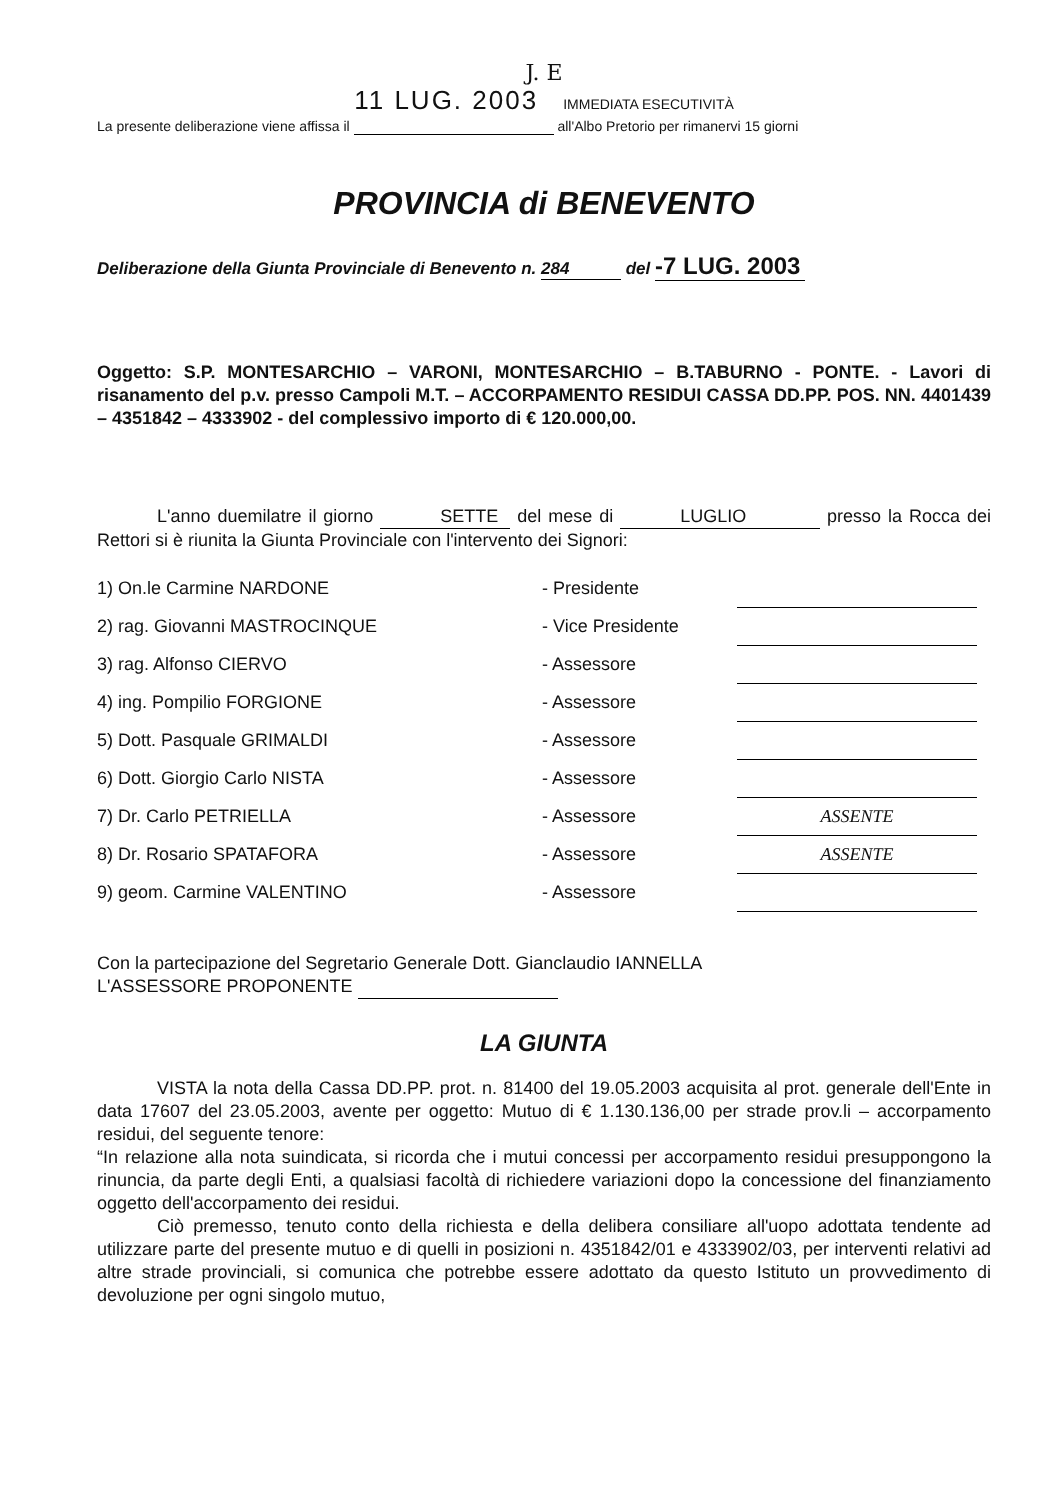J. E
11 LUG. 2003 IMMEDIATA ESECUTIVITÀ
La presente deliberazione viene affissa il all'Albo Pretorio per rimanervi 15 giorni
PROVINCIA di BENEVENTO
Deliberazione della Giunta Provinciale di Benevento n. 284 del -7 LUG. 2003
Oggetto: S.P. MONTESARCHIO – VARONI, MONTESARCHIO – B.TABURNO - PONTE. - Lavori di risanamento del p.v. presso Campoli M.T. – ACCORPAMENTO RESIDUI CASSA DD.PP. POS. NN. 4401439 – 4351842 – 4333902 - del complessivo importo di € 120.000,00.
L'anno duemilatre il giorno SETTE del mese di LUGLIO presso la Rocca dei Rettori si è riunita la Giunta Provinciale con l'intervento dei Signori:
| 1) On.le Carmine NARDONE | - Presidente | |
| 2) rag. Giovanni MASTROCINQUE | - Vice Presidente | |
| 3) rag. Alfonso CIERVO | - Assessore | |
| 4) ing. Pompilio FORGIONE | - Assessore | |
| 5) Dott. Pasquale GRIMALDI | - Assessore | |
| 6) Dott. Giorgio Carlo NISTA | - Assessore | |
| 7) Dr. Carlo PETRIELLA | - Assessore | ASSENTE |
| 8) Dr. Rosario SPATAFORA | - Assessore | ASSENTE |
| 9) geom. Carmine VALENTINO | - Assessore | |
Con la partecipazione del Segretario Generale Dott. Gianclaudio IANNELLA
L'ASSESSORE PROPONENTE
LA GIUNTA
VISTA la nota della Cassa DD.PP. prot. n. 81400 del 19.05.2003 acquisita al prot. generale dell'Ente in data 17607 del 23.05.2003, avente per oggetto: Mutuo di € 1.130.136,00 per strade prov.li – accorpamento residui, del seguente tenore:
“In relazione alla nota suindicata, si ricorda che i mutui concessi per accorpamento residui presuppongono la rinuncia, da parte degli Enti, a qualsiasi facoltà di richiedere variazioni dopo la concessione del finanziamento oggetto dell'accorpamento dei residui.
Ciò premesso, tenuto conto della richiesta e della delibera consiliare all'uopo adottata tendente ad utilizzare parte del presente mutuo e di quelli in posizioni n. 4351842/01 e 4333902/03, per interventi relativi ad altre strade provinciali, si comunica che potrebbe essere adottato da questo Istituto un provvedimento di devoluzione per ogni singolo mutuo,